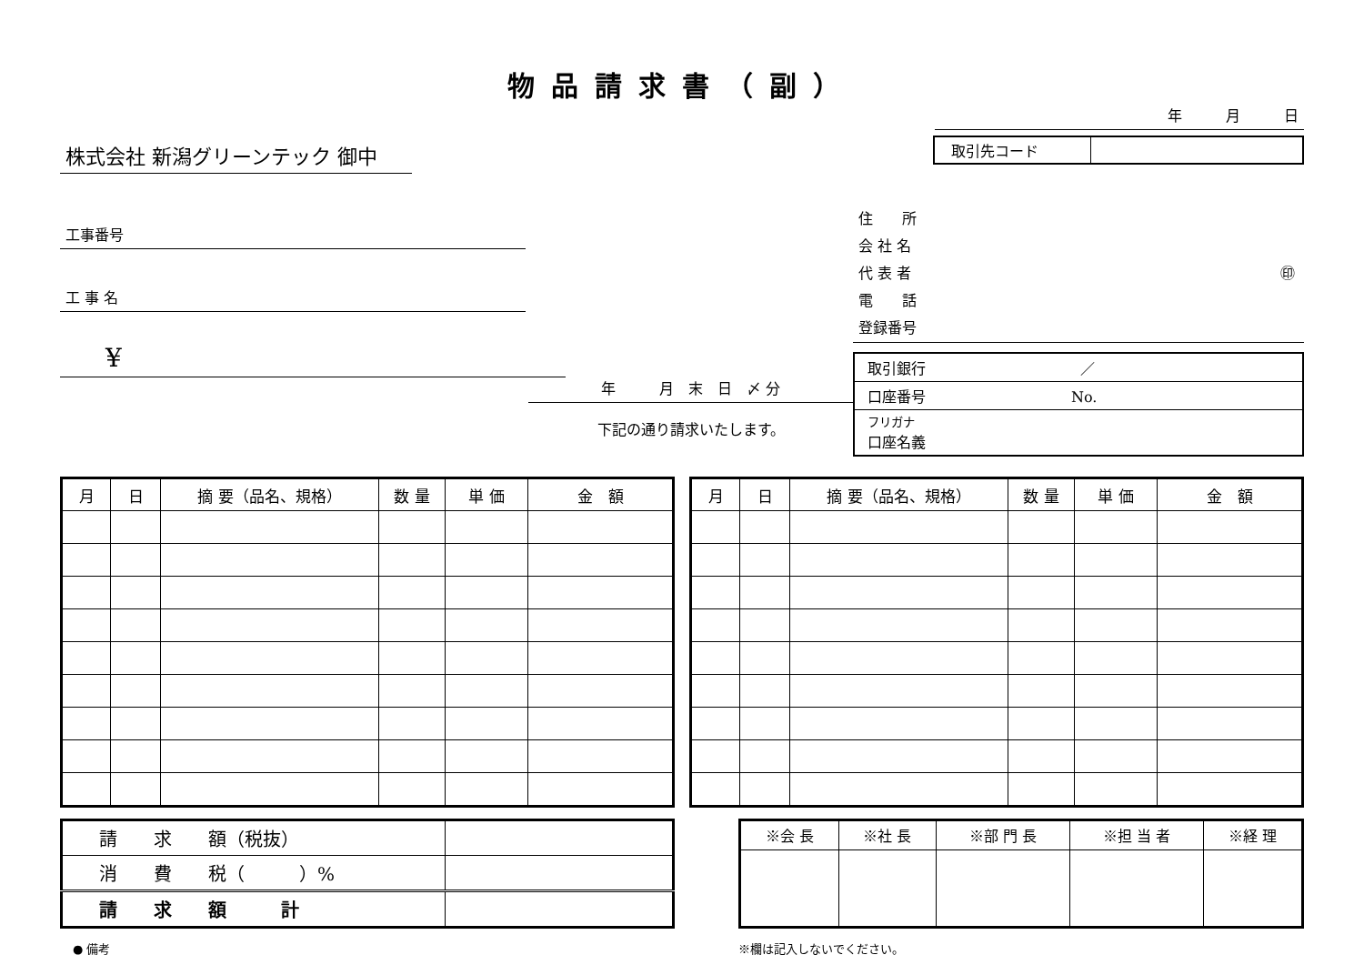物品請求書（副）
株式会社 新潟グリーンテック 御中
工事番号
工 事 名
¥
年　　　月　末　日　〆 分
下記の通り請求いたします。
年　　　月　　　日
| 取引先コード | |
住　　所
会 社 名
代 表 者 ㊞
電　　話
登録番号
| 取引銀行 ／ |
| 口座番号 No. |
| フリガナ 口座名義 |
| 月 | 日 | 摘 要（品名、規格） | 数 量 | 単 価 | 金 額 |
| --- | --- | --- | --- | --- | --- |
| 月 | 日 | 摘 要（品名、規格） | 数 量 | 単 価 | 金 額 |
| --- | --- | --- | --- | --- | --- |
| 請 求 額（税抜） | |
| 消 費 税（ ）% | |
| 請 求 額 計 | |
| ※会 長 | ※社 長 | ※部 門 長 | ※担 当 者 | ※経 理 |
● 備考 ※欄は記入しないでください。